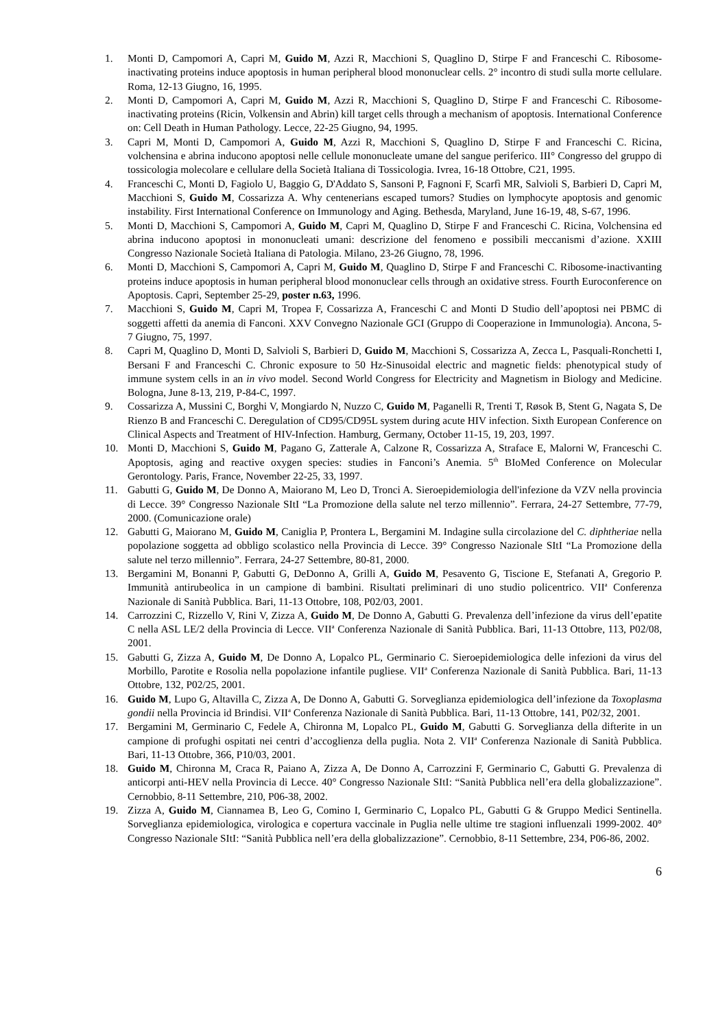1. Monti D, Campomori A, Capri M, Guido M, Azzi R, Macchioni S, Quaglino D, Stirpe F and Franceschi C. Ribosome-inactivating proteins induce apoptosis in human peripheral blood mononuclear cells. 2° incontro di studi sulla morte cellulare. Roma, 12-13 Giugno, 16, 1995.
2. Monti D, Campomori A, Capri M, Guido M, Azzi R, Macchioni S, Quaglino D, Stirpe F and Franceschi C. Ribosome-inactivating proteins (Ricin, Volkensin and Abrin) kill target cells through a mechanism of apoptosis. International Conference on: Cell Death in Human Pathology. Lecce, 22-25 Giugno, 94, 1995.
3. Capri M, Monti D, Campomori A, Guido M, Azzi R, Macchioni S, Quaglino D, Stirpe F and Franceschi C. Ricina, volchensina e abrina inducono apoptosi nelle cellule mononucleate umane del sangue periferico. III° Congresso del gruppo di tossicologia molecolare e cellulare della Società Italiana di Tossicologia. Ivrea, 16-18 Ottobre, C21, 1995.
4. Franceschi C, Monti D, Fagiolo U, Baggio G, D'Addato S, Sansoni P, Fagnoni F, Scarfì MR, Salvioli S, Barbieri D, Capri M, Macchioni S, Guido M, Cossarizza A. Why centenerians escaped tumors? Studies on lymphocyte apoptosis and genomic instability. First International Conference on Immunology and Aging. Bethesda, Maryland, June 16-19, 48, S-67, 1996.
5. Monti D, Macchioni S, Campomori A, Guido M, Capri M, Quaglino D, Stirpe F and Franceschi C. Ricina, Volchensina ed abrina inducono apoptosi in mononucleati umani: descrizione del fenomeno e possibili meccanismi d’azione. XXIII Congresso Nazionale Società Italiana di Patologia. Milano, 23-26 Giugno, 78, 1996.
6. Monti D, Macchioni S, Campomori A, Capri M, Guido M, Quaglino D, Stirpe F and Franceschi C. Ribosome-inactivanting proteins induce apoptosis in human peripheral blood mononuclear cells through an oxidative stress. Fourth Euroconference on Apoptosis. Capri, September 25-29, poster n.63, 1996.
7. Macchioni S, Guido M, Capri M, Tropea F, Cossarizza A, Franceschi C and Monti D Studio dell’apoptosi nei PBMC di soggetti affetti da anemia di Fanconi. XXV Convegno Nazionale GCI (Gruppo di Cooperazione in Immunologia). Ancona, 5-7 Giugno, 75, 1997.
8. Capri M, Quaglino D, Monti D, Salvioli S, Barbieri D, Guido M, Macchioni S, Cossarizza A, Zecca L, Pasquali-Ronchetti I, Bersani F and Franceschi C. Chronic exposure to 50 Hz-Sinusoidal electric and magnetic fields: phenotypical study of immune system cells in an in vivo model. Second World Congress for Electricity and Magnetism in Biology and Medicine. Bologna, June 8-13, 219, P-84-C, 1997.
9. Cossarizza A, Mussini C, Borghi V, Mongiardo N, Nuzzo C, Guido M, Paganelli R, Trenti T, Røsok B, Stent G, Nagata S, De Rienzo B and Franceschi C. Deregulation of CD95/CD95L system during acute HIV infection. Sixth European Conference on Clinical Aspects and Treatment of HIV-Infection. Hamburg, Germany, October 11-15, 19, 203, 1997.
10. Monti D, Macchioni S, Guido M, Pagano G, Zatterale A, Calzone R, Cossarizza A, Straface E, Malorni W, Franceschi C. Apoptosis, aging and reactive oxygen species: studies in Fanconi’s Anemia. 5<sup>th</sup> BIoMed Conference on Molecular Gerontology. Paris, France, November 22-25, 33, 1997.
11. Gabutti G, Guido M, De Donno A, Maiorano M, Leo D, Tronci A. Sieroepidemiologia dell'infezione da VZV nella provincia di Lecce. 39° Congresso Nazionale SItI “La Promozione della salute nel terzo millennio”. Ferrara, 24-27 Settembre, 77-79, 2000. (Comunicazione orale)
12. Gabutti G, Maiorano M, Guido M, Caniglia P, Prontera L, Bergamini M. Indagine sulla circolazione del C. diphtheriae nella popolazione soggetta ad obbligo scolastico nella Provincia di Lecce. 39° Congresso Nazionale SItI “La Promozione della salute nel terzo millennio”. Ferrara, 24-27 Settembre, 80-81, 2000.
13. Bergamini M, Bonanni P, Gabutti G, DeDonno A, Grilli A, Guido M, Pesavento G, Tiscione E, Stefanati A, Gregorio P. Immunità antirubeolica in un campione di bambini. Risultati preliminari di uno studio policentrico. VII<sup>a</sup> Conferenza Nazionale di Sanità Pubblica. Bari, 11-13 Ottobre, 108, P02/03, 2001.
14. Carrozzini C, Rizzello V, Rini V, Zizza A, Guido M, De Donno A, Gabutti G. Prevalenza dell’infezione da virus dell’epatite C nella ASL LE/2 della Provincia di Lecce. VII<sup>a</sup> Conferenza Nazionale di Sanità Pubblica. Bari, 11-13 Ottobre, 113, P02/08, 2001.
15. Gabutti G, Zizza A, Guido M, De Donno A, Lopalco PL, Germinario C. Sieroepidemiologica delle infezioni da virus del Morbillo, Parotite e Rosolia nella popolazione infantile pugliese. VII<sup>a</sup> Conferenza Nazionale di Sanità Pubblica. Bari, 11-13 Ottobre, 132, P02/25, 2001.
16. Guido M, Lupo G, Altavilla C, Zizza A, De Donno A, Gabutti G. Sorveglianza epidemiologica dell’infezione da Toxoplasma gondii nella Provincia id Brindisi. VII<sup>a</sup> Conferenza Nazionale di Sanità Pubblica. Bari, 11-13 Ottobre, 141, P02/32, 2001.
17. Bergamini M, Germinario C, Fedele A, Chironna M, Lopalco PL, Guido M, Gabutti G. Sorveglianza della difterite in un campione di profughi ospitati nei centri d’accoglienza della puglia. Nota 2. VII<sup>a</sup> Conferenza Nazionale di Sanità Pubblica. Bari, 11-13 Ottobre, 366, P10/03, 2001.
18. Guido M, Chironna M, Craca R, Paiano A, Zizza A, De Donno A, Carrozzini F, Germinario C, Gabutti G. Prevalenza di anticorpi anti-HEV nella Provincia di Lecce. 40° Congresso Nazionale SItI: “Sanità Pubblica nell’era della globalizzazione”. Cernobbio, 8-11 Settembre, 210, P06-38, 2002.
19. Zizza A, Guido M, Ciannamea B, Leo G, Comino I, Germinario C, Lopalco PL, Gabutti G & Gruppo Medici Sentinella. Sorveglianza epidemiologica, virologica e copertura vaccinale in Puglia nelle ultime tre stagioni influenzali 1999-2002. 40° Congresso Nazionale SItI: “Sanità Pubblica nell’era della globalizzazione”. Cernobbio, 8-11 Settembre, 234, P06-86, 2002.
6